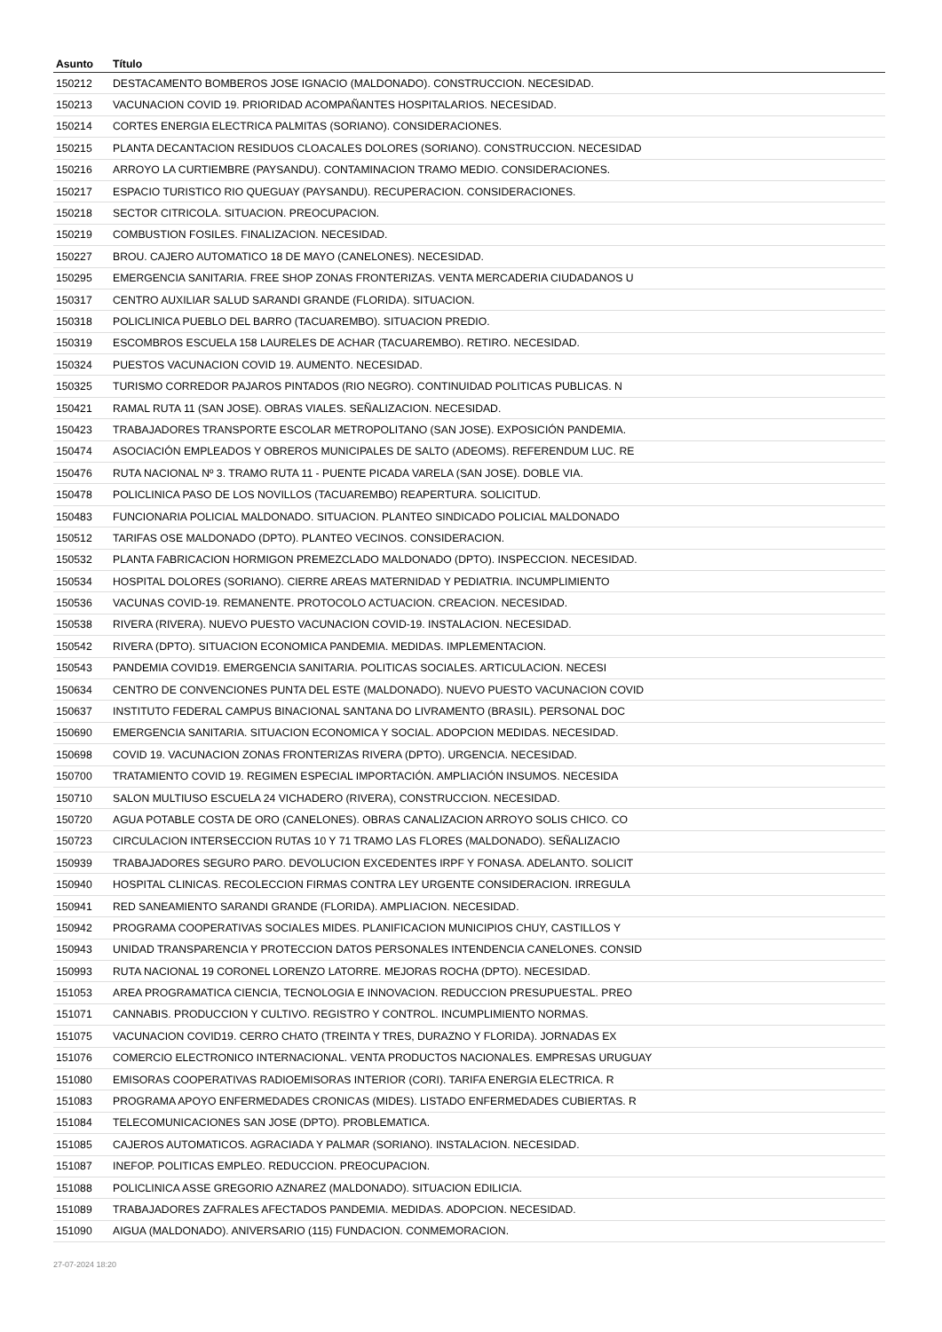| Asunto | Título |
| --- | --- |
| 150212 | DESTACAMENTO BOMBEROS JOSE IGNACIO (MALDONADO). CONSTRUCCION. NECESIDAD. |
| 150213 | VACUNACION COVID 19. PRIORIDAD ACOMPAÑANTES HOSPITALARIOS. NECESIDAD. |
| 150214 | CORTES ENERGIA ELECTRICA PALMITAS (SORIANO). CONSIDERACIONES. |
| 150215 | PLANTA DECANTACION RESIDUOS CLOACALES DOLORES (SORIANO). CONSTRUCCION. NECESIDAD |
| 150216 | ARROYO LA CURTIEMBRE (PAYSANDU). CONTAMINACION TRAMO MEDIO. CONSIDERACIONES. |
| 150217 | ESPACIO TURISTICO RIO QUEGUAY (PAYSANDU). RECUPERACION. CONSIDERACIONES. |
| 150218 | SECTOR CITRICOLA. SITUACION. PREOCUPACION. |
| 150219 | COMBUSTION FOSILES. FINALIZACION. NECESIDAD. |
| 150227 | BROU. CAJERO AUTOMATICO 18 DE MAYO (CANELONES). NECESIDAD. |
| 150295 | EMERGENCIA SANITARIA. FREE SHOP ZONAS FRONTERIZAS. VENTA MERCADERIA CIUDADANOS U |
| 150317 | CENTRO AUXILIAR SALUD SARANDI GRANDE (FLORIDA). SITUACION. |
| 150318 | POLICLINICA PUEBLO DEL BARRO (TACUAREMBO). SITUACION PREDIO. |
| 150319 | ESCOMBROS ESCUELA 158 LAURELES DE ACHAR (TACUAREMBO). RETIRO. NECESIDAD. |
| 150324 | PUESTOS VACUNACION COVID 19. AUMENTO. NECESIDAD. |
| 150325 | TURISMO CORREDOR PAJAROS PINTADOS (RIO NEGRO). CONTINUIDAD POLITICAS PUBLICAS. N |
| 150421 | RAMAL RUTA 11 (SAN JOSE). OBRAS VIALES. SEÑALIZACION. NECESIDAD. |
| 150423 | TRABAJADORES TRANSPORTE ESCOLAR METROPOLITANO (SAN JOSE). EXPOSICIÓN PANDEMIA. |
| 150474 | ASOCIACIÓN EMPLEADOS Y OBREROS MUNICIPALES DE SALTO (ADEOMS). REFERENDUM LUC. RE |
| 150476 | RUTA NACIONAL Nº 3. TRAMO RUTA 11 - PUENTE PICADA VARELA (SAN JOSE). DOBLE VIA. |
| 150478 | POLICLINICA PASO DE LOS NOVILLOS (TACUAREMBO) REAPERTURA. SOLICITUD. |
| 150483 | FUNCIONARIA POLICIAL MALDONADO. SITUACION. PLANTEO SINDICADO POLICIAL MALDONADO |
| 150512 | TARIFAS OSE MALDONADO (DPTO). PLANTEO VECINOS. CONSIDERACION. |
| 150532 | PLANTA FABRICACION HORMIGON PREMEZCLADO MALDONADO (DPTO). INSPECCION. NECESIDAD. |
| 150534 | HOSPITAL DOLORES (SORIANO). CIERRE AREAS MATERNIDAD Y PEDIATRIA. INCUMPLIMIENTO |
| 150536 | VACUNAS COVID-19. REMANENTE. PROTOCOLO ACTUACION. CREACION. NECESIDAD. |
| 150538 | RIVERA (RIVERA). NUEVO PUESTO VACUNACION COVID-19. INSTALACION. NECESIDAD. |
| 150542 | RIVERA (DPTO). SITUACION ECONOMICA PANDEMIA. MEDIDAS. IMPLEMENTACION. |
| 150543 | PANDEMIA COVID19. EMERGENCIA SANITARIA. POLITICAS SOCIALES. ARTICULACION. NECESI |
| 150634 | CENTRO DE CONVENCIONES PUNTA DEL ESTE (MALDONADO). NUEVO PUESTO VACUNACION COVID |
| 150637 | INSTITUTO FEDERAL CAMPUS BINACIONAL SANTANA DO LIVRAMENTO (BRASIL). PERSONAL DOC |
| 150690 | EMERGENCIA SANITARIA. SITUACION ECONOMICA Y SOCIAL. ADOPCION MEDIDAS. NECESIDAD. |
| 150698 | COVID 19. VACUNACION ZONAS FRONTERIZAS RIVERA (DPTO). URGENCIA. NECESIDAD. |
| 150700 | TRATAMIENTO COVID 19. REGIMEN ESPECIAL IMPORTACIÓN. AMPLIACIÓN INSUMOS. NECESIDA |
| 150710 | SALON MULTIUSO ESCUELA 24 VICHADERO (RIVERA), CONSTRUCCION. NECESIDAD. |
| 150720 | AGUA POTABLE COSTA DE ORO (CANELONES). OBRAS CANALIZACION ARROYO SOLIS CHICO. CO |
| 150723 | CIRCULACION INTERSECCION RUTAS 10 Y 71 TRAMO LAS FLORES (MALDONADO). SEÑALIZACIO |
| 150939 | TRABAJADORES SEGURO PARO. DEVOLUCION EXCEDENTES IRPF Y FONASA. ADELANTO. SOLICIT |
| 150940 | HOSPITAL CLINICAS. RECOLECCION FIRMAS CONTRA LEY URGENTE CONSIDERACION. IRREGULA |
| 150941 | RED SANEAMIENTO SARANDI GRANDE (FLORIDA). AMPLIACION. NECESIDAD. |
| 150942 | PROGRAMA COOPERATIVAS SOCIALES MIDES. PLANIFICACION MUNICIPIOS CHUY, CASTILLOS Y |
| 150943 | UNIDAD TRANSPARENCIA Y PROTECCION DATOS PERSONALES INTENDENCIA CANELONES. CONSID |
| 150993 | RUTA NACIONAL 19 CORONEL LORENZO LATORRE. MEJORAS ROCHA (DPTO). NECESIDAD. |
| 151053 | AREA PROGRAMATICA CIENCIA, TECNOLOGIA E INNOVACION. REDUCCION PRESUPUESTAL. PREO |
| 151071 | CANNABIS. PRODUCCION Y CULTIVO. REGISTRO Y CONTROL. INCUMPLIMIENTO NORMAS. |
| 151075 | VACUNACION COVID19. CERRO CHATO (TREINTA Y TRES, DURAZNO Y FLORIDA). JORNADAS EX |
| 151076 | COMERCIO ELECTRONICO INTERNACIONAL. VENTA PRODUCTOS NACIONALES. EMPRESAS URUGUAY |
| 151080 | EMISORAS COOPERATIVAS RADIOEMISORAS INTERIOR (CORI). TARIFA ENERGIA ELECTRICA. R |
| 151083 | PROGRAMA APOYO ENFERMEDADES CRONICAS (MIDES). LISTADO ENFERMEDADES CUBIERTAS. R |
| 151084 | TELECOMUNICACIONES SAN JOSE (DPTO). PROBLEMATICA. |
| 151085 | CAJEROS AUTOMATICOS. AGRACIADA Y PALMAR (SORIANO). INSTALACION. NECESIDAD. |
| 151087 | INEFOP. POLITICAS EMPLEO. REDUCCION. PREOCUPACION. |
| 151088 | POLICLINICA ASSE GREGORIO AZNAREZ (MALDONADO). SITUACION EDILICIA. |
| 151089 | TRABAJADORES ZAFRALES AFECTADOS PANDEMIA. MEDIDAS. ADOPCION. NECESIDAD. |
| 151090 | AIGUA (MALDONADO). ANIVERSARIO (115) FUNDACION. CONMEMORACION. |
27-07-2024 18:20